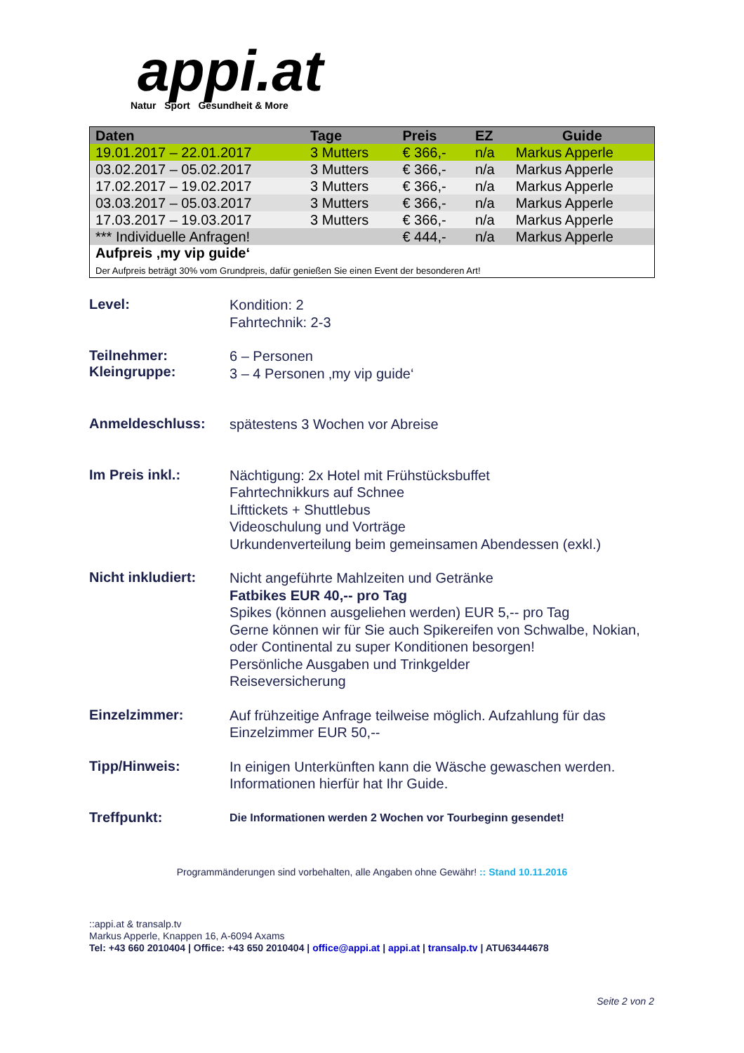appi.at
Natur Sport Gesundheit & More
| Daten | Tage | Preis | EZ | Guide |
| --- | --- | --- | --- | --- |
| 19.01.2017 – 22.01.2017 | 3 Mutters | € 366,- | n/a | Markus Apperle |
| 03.02.2017 – 05.02.2017 | 3 Mutters | € 366,- | n/a | Markus Apperle |
| 17.02.2017 – 19.02.2017 | 3 Mutters | € 366,- | n/a | Markus Apperle |
| 03.03.2017 – 05.03.2017 | 3 Mutters | € 366,- | n/a | Markus Apperle |
| 17.03.2017 – 19.03.2017 | 3 Mutters | € 366,- | n/a | Markus Apperle |
| *** Individuelle Anfragen! | | € 444,- | n/a | Markus Apperle |
| Aufpreis ‚my vip guide‘ Der Aufpreis beträgt 30% vom Grundpreis, dafür genießen Sie einen Event der besonderen Art! | | | | |
Level:
Kondition: 2
Fahrtechnik: 2-3
Teilnehmer:
Kleingruppe:
6 – Personen
3 – 4 Personen ‚my vip guide‘
Anmeldeschluss:
spätestens 3 Wochen vor Abreise
Im Preis inkl.:
Nächtigung: 2x Hotel mit Frühstücksbuffet
Fahrtechnikkurs auf Schnee
Lifttickets + Shuttlebus
Videoschulung und Vorträge
Urkundenverteilung beim gemeinsamen Abendessen (exkl.)
Nicht inkludiert:
Nicht angeführte Mahlzeiten und Getränke
Fatbikes EUR 40,-- pro Tag
Spikes (können ausgeliehen werden) EUR 5,-- pro Tag
Gerne können wir für Sie auch Spikereifen von Schwalbe, Nokian, oder Continental zu super Konditionen besorgen!
Persönliche Ausgaben und Trinkgelder
Reiseversicherung
Einzelzimmer:
Auf frühzeitige Anfrage teilweise möglich. Aufzahlung für das Einzelzimmer EUR 50,--
Tipp/Hinweis:
In einigen Unterkünften kann die Wäsche gewaschen werden. Informationen hierfür hat Ihr Guide.
Treffpunkt:
Die Informationen werden 2 Wochen vor Tourbeginn gesendet!
Programmänderungen sind vorbehalten, alle Angaben ohne Gewähr! :: Stand 10.11.2016
::appi.at & transalp.tv
Markus Apperle, Knappen 16, A-6094 Axams
Tel: +43 660 2010404 | Office: +43 650 2010404 | office@appi.at | appi.at | transalp.tv | ATU63444678
Seite 2 von 2